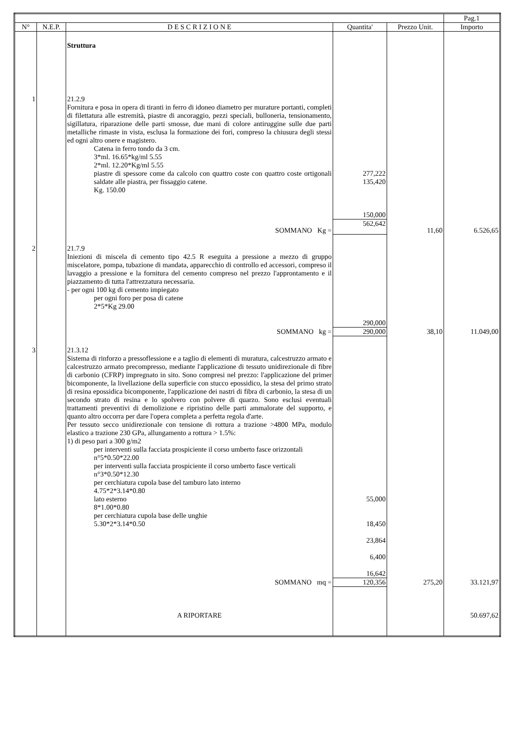| | | | | | Pag.1 |
| N° | N.E.P. | D E S C R I Z I O N E | Quantita' | Prezzo Unit. | Importo |
| | | Struttura | | | |
| 1 | | 21.2.9 Fornitura e posa in opera di tiranti in ferro di idoneo diametro per murature portanti, completi di filettatura alle estremità, piastre di ancoraggio, pezzi speciali, bulloneria, tensionamento, sigillatura, riparazione delle parti smosse, due mani di colore antiruggine sulle due parti metalliche rimaste in vista, esclusa la formazione dei fori, compreso la chiusura degli stessi ed ogni altro onere e magistero. Catena in ferro tondo da 3 cm. 3*ml. 16.65*kg/ml 5.55 2*ml. 12.20*Kg/ml 5.55 piastre di spessore come da calcolo con quattro coste con quattro coste ortigonali saldate alle piastra, per fissaggio catene. Kg. 150.00 | 277,222 135,420 150,000 | | |
| | | SOMMANO Kg = | 562,642 | 11,60 | 6.526,65 |
| 2 | | 21.7.9 Iniezioni di miscela di cemento tipo 42.5 R eseguita a pressione a mezzo di gruppo miscelatore, pompa, tubazione di mandata, apparecchio di controllo ed accessori, compreso il lavaggio a pressione e la fornitura del cemento compreso nel prezzo l'approntamento e il piazzamento di tutta l'attrezzatura necessaria. - per ogni 100 kg di cemento impiegato per ogni foro per posa di catene 2*5*Kg 29.00 | 290,000 | | |
| | | SOMMANO kg = | 290,000 | 38,10 | 11.049,00 |
| 3 | | 21.3.12 Sistema di rinforzo a pressoflessione e a taglio di elementi di muratura, calcestruzzo armato e calcestruzzo armato precompresso, mediante l'applicazione di tessuto unidirezionale di fibre di carbonio (CFRP) impregnato in sito. Sono compresi nel prezzo: l'applicazione del primer bicomponente, la livellazione della superficie con stucco epossidico, la stesa del primo strato di resina epossidica bicomponente, l'applicazione dei nastri di fibra di carbonio, la stesa di un secondo strato di resina e lo spolvero con polvere di quarzo. Sono esclusi eventuali trattamenti preventivi di demolizione e ripristino delle parti ammalorate del supporto, e quanto altro occorra per dare l'opera completa a perfetta regola d'arte. Per tessuto secco unidirezionale con tensione di rottura a trazione >4800 MPa, modulo elastico a trazione 230 GPa, allungamento a rottura > 1.5%: 1) di peso pari a 300 g/m2 per interventi sulla facciata prospiciente il corso umberto fasce orizzontali n°5*0.50*22.00 per interventi sulla facciata prospiciente il corso umberto fasce verticali n°3*0.50*12.30 per cerchiatura cupola base del tamburo lato interno 4.75*2*3.14*0.80 lato esterno 8*1.00*0.80 per cerchiatura cupola base delle unghie 5.30*2*3.14*0.50 | 55,000 18,450 23,864 6,400 16,642 | | |
| | | SOMMANO mq = | 120,356 | 275,20 | 33.121,97 |
| | | A RIPORTARE | | | 50.697,62 |